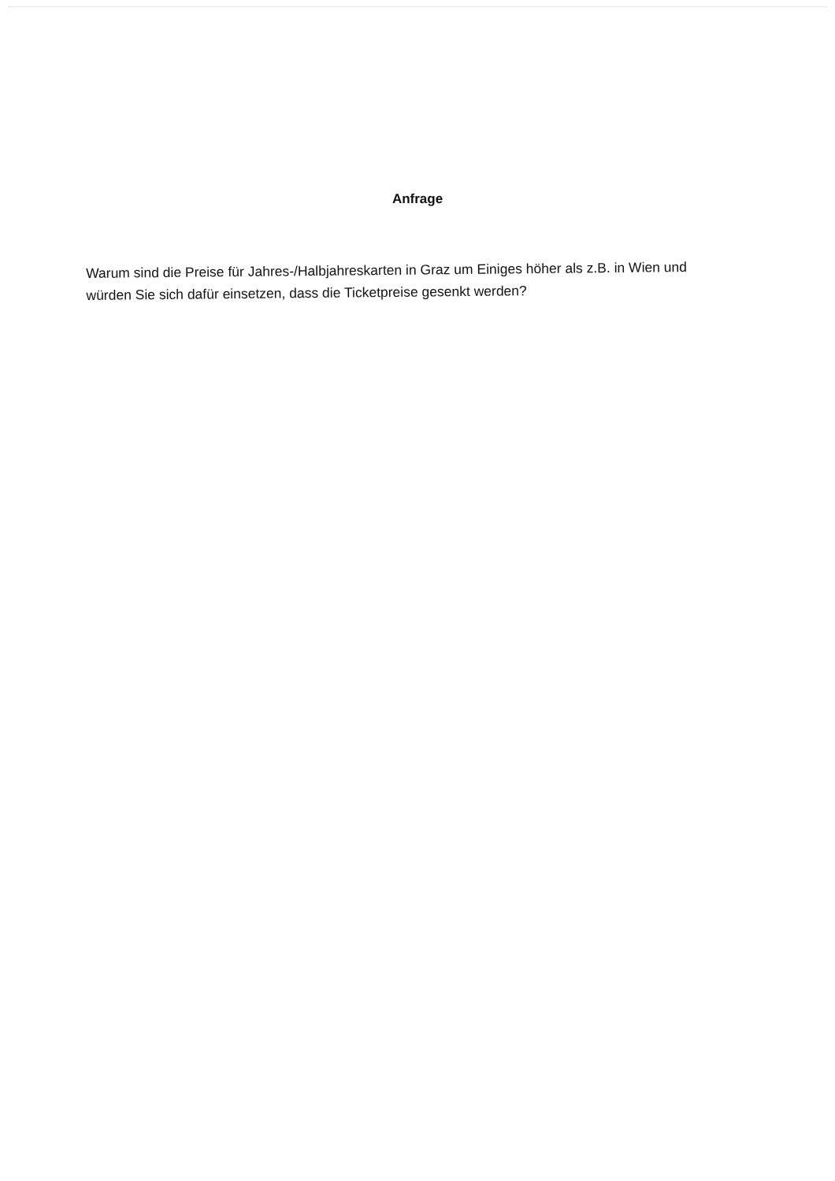Anfrage
Warum sind die Preise für Jahres-/Halbjahreskarten in Graz um Einiges höher als z.B. in Wien und würden Sie sich dafür einsetzen, dass die Ticketpreise gesenkt werden?